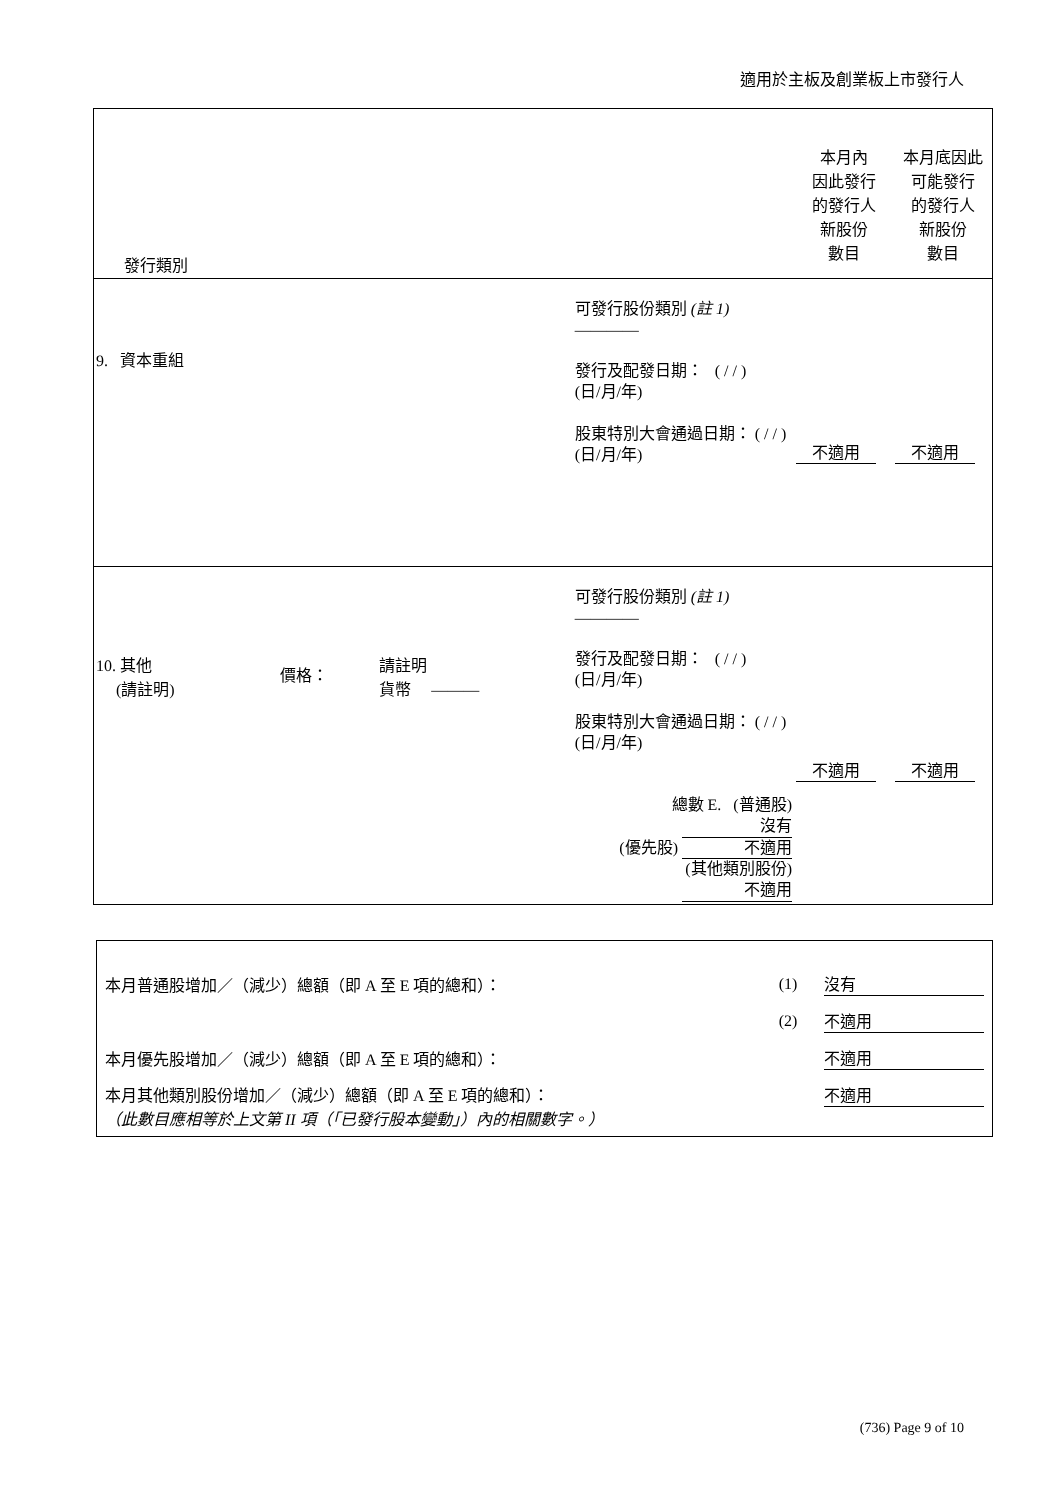適用於主板及創業板上市發行人
| 發行類別 | | | | 本月內 因此發行 的發行人 新股份 數目 | 本月底因此 可能發行 的發行人 新股份 數目 |
| 9. 資本重組 | | | 可發行股份類別 (註 1) ———— 發行及配發日期： ( / / ) (日/月/年) 股東特別大會通過日期： ( / / ) (日/月/年) | 不適用 | 不適用 |
| 10. 其他 (請註明) | 價格： | 請註明 貨幣 ——— | 可發行股份類別 (註 1) ———— 發行及配發日期： ( / / ) (日/月/年) 股東特別大會通過日期： ( / / ) (日/月/年) 總數 E. (普通股) 沒有 (優先股) 不適用 (其他類別股份) 不適用 | 不適用 | 不適用 |
| 本月普通股增加／（減少）總額（即 A 至 E 項的總和）： | (1) | 沒有 |
| | (2) | 不適用 |
| 本月優先股增加／（減少）總額（即 A 至 E 項的總和）： | | 不適用 |
| 本月其他類別股份增加／（減少）總額（即 A 至 E 項的總和）： （此數目應相等於上文第 II 項（「已發行股本變動」）內的相關數字。） | | 不適用 |
(736) Page 9 of 10